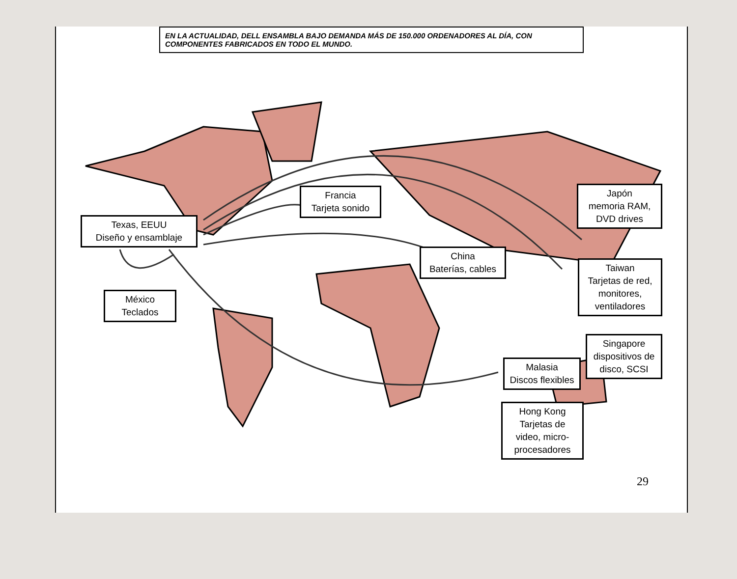EN LA ACTUALIDAD, DELL ENSAMBLA BAJO DEMANDA MÁS DE 150.000 ORDENADORES AL DÍA, CON COMPONENTES FABRICADOS EN TODO EL MUNDO.
Texas, EEUU
Diseño y ensamblaje
Francia
Tarjeta sonido
Japón
memoria RAM,
DVD drives
China
Baterías, cables
México
Teclados
Taiwan
Tarjetas de red,
monitores,
ventiladores
Singapore
dispositivos de
disco, SCSI
Malasia
Discos flexibles
Hong Kong
Tarjetas de
video, micro-
procesadores
29